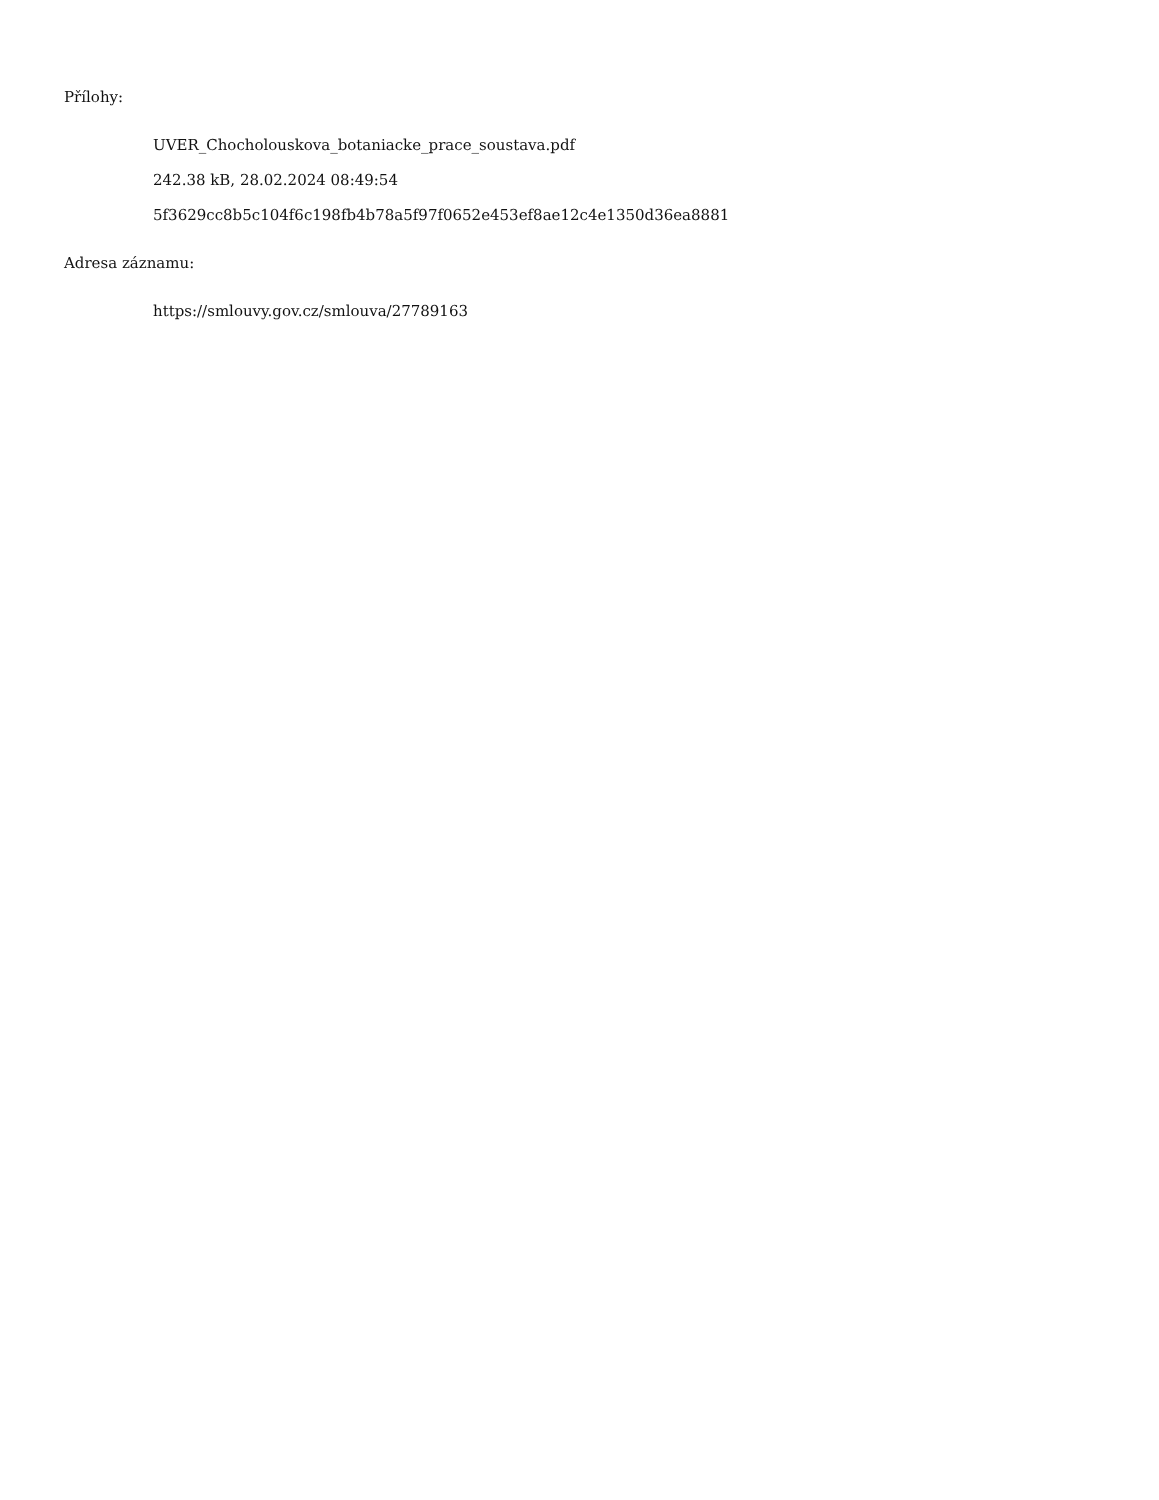Přílohy:
UVER_Chocholouskova_botaniacke_prace_soustava.pdf
242.38 kB, 28.02.2024 08:49:54
5f3629cc8b5c104f6c198fb4b78a5f97f0652e453ef8ae12c4e1350d36ea8881
Adresa záznamu:
https://smlouvy.gov.cz/smlouva/27789163